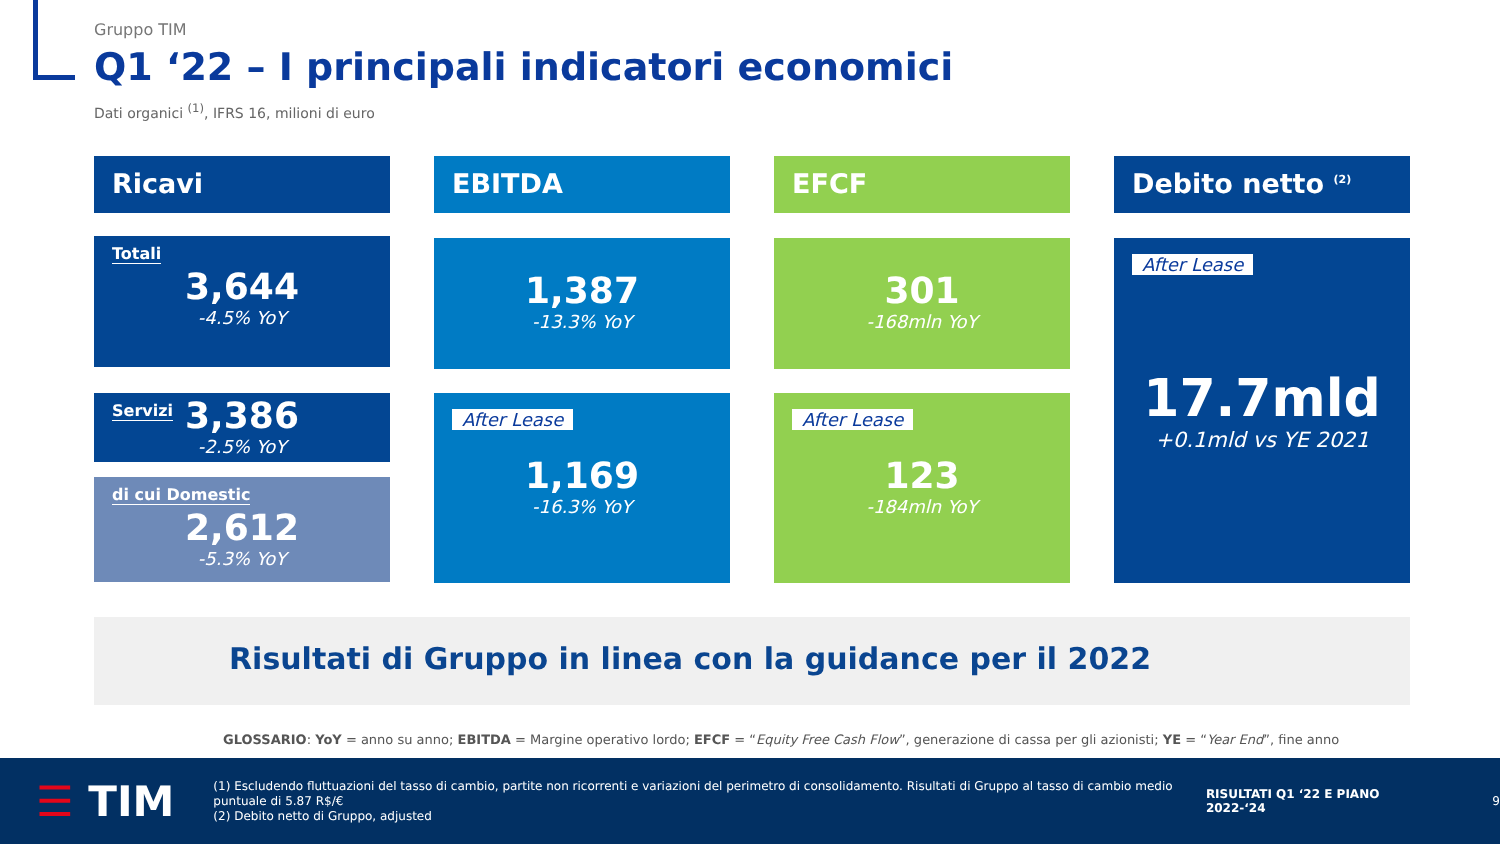Gruppo TIM
Q1 ‘22 – I principali indicatori economici
Dati organici <sup>(1)</sup>, IFRS 16, milioni di euro
Ricavi
Totali
3,644
-4.5% YoY
Servizi
3,386
-2.5% YoY
di cui Domestic
2,612
-5.3% YoY
EBITDA
1,387
-13.3% YoY
After Lease
1,169
-16.3% YoY
EFCF
301
-168mln YoY
After Lease
123
-184mln YoY
Debito netto <sup>(2)</sup>
After Lease
17.7mld
+0.1mld vs YE 2021
Risultati di Gruppo in linea con la guidance per il 2022
GLOSSARIO: YoY = anno su anno; EBITDA = Margine operativo lordo; EFCF = “Equity Free Cash Flow”, generazione di cassa per gli azionisti; YE = “Year End”, fine anno
☰ TIM
(1) Escludendo fluttuazioni del tasso di cambio, partite non ricorrenti e variazioni del perimetro di consolidamento. Risultati di Gruppo al tasso di cambio medio puntuale di 5.87 R$/€
(2) Debito netto di Gruppo, adjusted
RISULTATI Q1 ‘22 E PIANO 2022-‘24
9